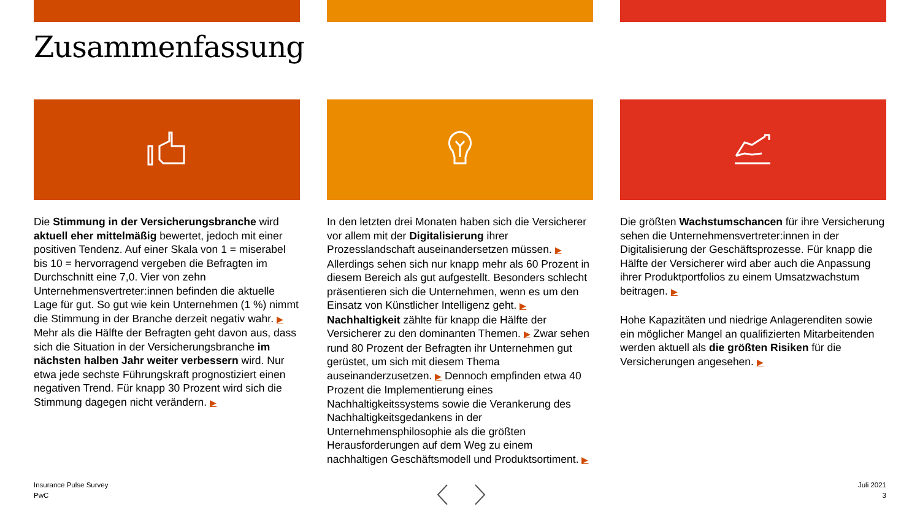Zusammenfassung
Die Stimmung in der Versicherungsbranche wird aktuell eher mittelmäßig bewertet, jedoch mit einer positiven Tendenz. Auf einer Skala von 1 = miserabel bis 10 = hervorragend vergeben die Befragten im Durchschnitt eine 7,0. Vier von zehn Unternehmensvertreter:innen befinden die aktuelle Lage für gut. So gut wie kein Unternehmen (1 %) nimmt die Stimmung in der Branche derzeit negativ wahr. ▶ Mehr als die Hälfte der Befragten geht davon aus, dass sich die Situation in der Versicherungsbranche im nächsten halben Jahr weiter verbessern wird. Nur etwa jede sechste Führungskraft prognostiziert einen negativen Trend. Für knapp 30 Prozent wird sich die Stimmung dagegen nicht verändern. ▶
In den letzten drei Monaten haben sich die Versicherer vor allem mit der Digitalisierung ihrer Prozesslandschaft auseinandersetzen müssen. ▶ Allerdings sehen sich nur knapp mehr als 60 Prozent in diesem Bereich als gut aufgestellt. Besonders schlecht präsentieren sich die Unternehmen, wenn es um den Einsatz von Künstlicher Intelligenz geht. ▶ Nachhaltigkeit zählte für knapp die Hälfte der Versicherer zu den dominanten Themen. ▶ Zwar sehen rund 80 Prozent der Befragten ihr Unternehmen gut gerüstet, um sich mit diesem Thema auseinanderzusetzen. ▶ Dennoch empfinden etwa 40 Prozent die Implementierung eines Nachhaltigkeitssystems sowie die Verankerung des Nachhaltigkeitsgedankens in der Unternehmensphilosophie als die größten Herausforderungen auf dem Weg zu einem nachhaltigen Geschäftsmodell und Produktsortiment. ▶
Die größten Wachstumschancen für ihre Versicherung sehen die Unternehmensvertreter:innen in der Digitalisierung der Geschäftsprozesse. Für knapp die Hälfte der Versicherer wird aber auch die Anpassung ihrer Produktportfolios zu einem Umsatzwachstum beitragen. ▶
Hohe Kapazitäten und niedrige Anlagerenditen sowie ein möglicher Mangel an qualifizierten Mitarbeitenden werden aktuell als die größten Risiken für die Versicherungen angesehen. ▶
Insurance Pulse Survey
PwC
Juli 2021
3